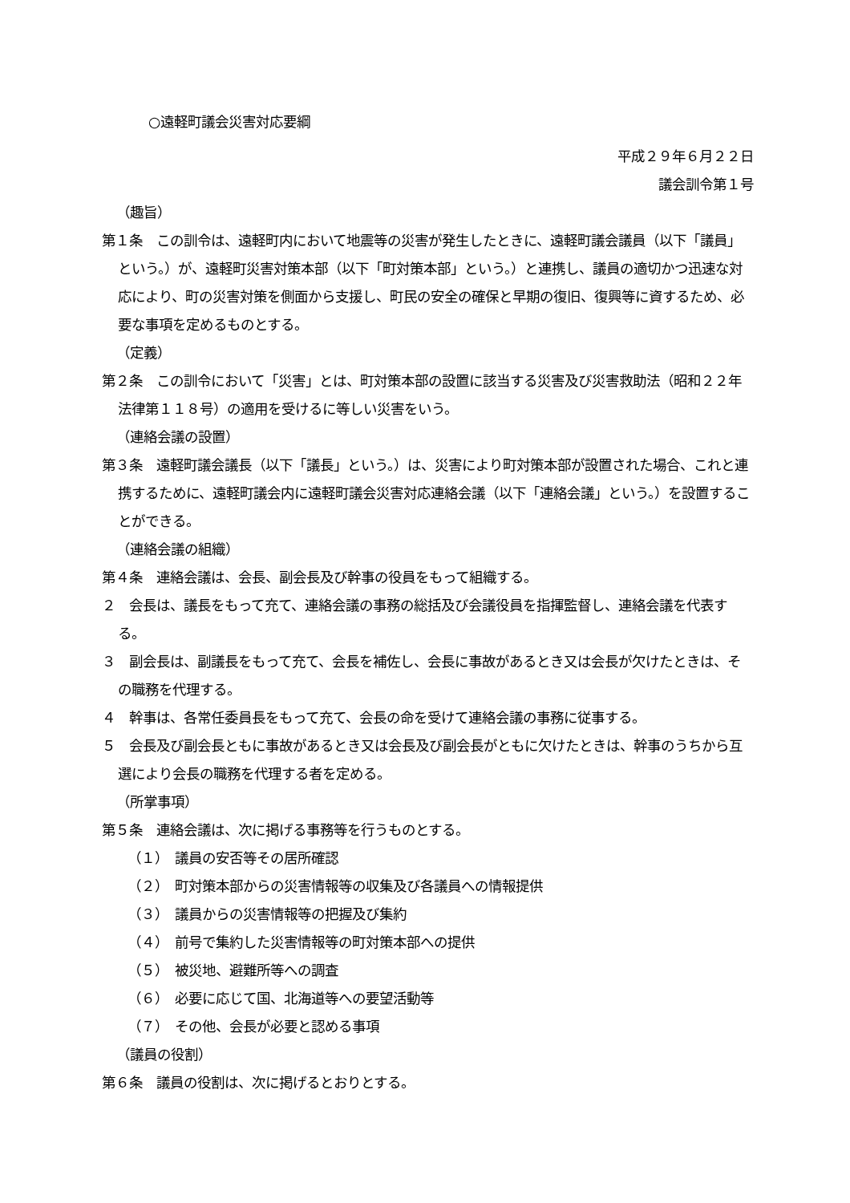○遠軽町議会災害対応要綱
平成２９年６月２２日
議会訓令第１号
（趣旨）
第１条　この訓令は、遠軽町内において地震等の災害が発生したときに、遠軽町議会議員（以下「議員」という。）が、遠軽町災害対策本部（以下「町対策本部」という。）と連携し、議員の適切かつ迅速な対応により、町の災害対策を側面から支援し、町民の安全の確保と早期の復旧、復興等に資するため、必要な事項を定めるものとする。
（定義）
第２条　この訓令において「災害」とは、町対策本部の設置に該当する災害及び災害救助法（昭和２２年法律第１１８号）の適用を受けるに等しい災害をいう。
（連絡会議の設置）
第３条　遠軽町議会議長（以下「議長」という。）は、災害により町対策本部が設置された場合、これと連携するために、遠軽町議会内に遠軽町議会災害対応連絡会議（以下「連絡会議」という。）を設置することができる。
（連絡会議の組織）
第４条　連絡会議は、会長、副会長及び幹事の役員をもって組織する。
２　会長は、議長をもって充て、連絡会議の事務の総括及び会議役員を指揮監督し、連絡会議を代表する。
３　副会長は、副議長をもって充て、会長を補佐し、会長に事故があるとき又は会長が欠けたときは、その職務を代理する。
４　幹事は、各常任委員長をもって充て、会長の命を受けて連絡会議の事務に従事する。
５　会長及び副会長ともに事故があるとき又は会長及び副会長がともに欠けたときは、幹事のうちから互選により会長の職務を代理する者を定める。
（所掌事項）
第５条　連絡会議は、次に掲げる事務等を行うものとする。
（１）　議員の安否等その居所確認
（２）　町対策本部からの災害情報等の収集及び各議員への情報提供
（３）　議員からの災害情報等の把握及び集約
（４）　前号で集約した災害情報等の町対策本部への提供
（５）　被災地、避難所等への調査
（６）　必要に応じて国、北海道等への要望活動等
（７）　その他、会長が必要と認める事項
（議員の役割）
第６条　議員の役割は、次に掲げるとおりとする。